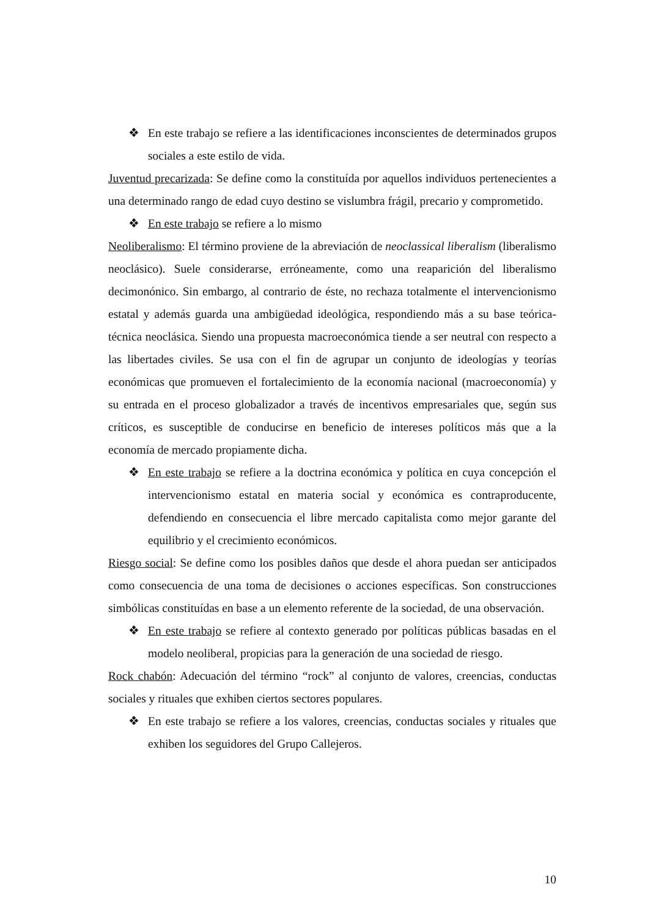❖ En este trabajo se refiere a las identificaciones inconscientes de determinados grupos sociales a este estilo de vida.
Juventud precarizada: Se define como la constituída por aquellos individuos pertenecientes a una determinado rango de edad cuyo destino se vislumbra frágil, precario y comprometido.
❖ En este trabajo se refiere a lo mismo
Neoliberalismo: El término proviene de la abreviación de neoclassical liberalism (liberalismo neoclásico). Suele considerarse, erróneamente, como una reaparición del liberalismo decimonónico. Sin embargo, al contrario de éste, no rechaza totalmente el intervencionismo estatal y además guarda una ambigüedad ideológica, respondiendo más a su base teórica-técnica neoclásica. Siendo una propuesta macroeconómica tiende a ser neutral con respecto a las libertades civiles. Se usa con el fin de agrupar un conjunto de ideologías y teorías económicas que promueven el fortalecimiento de la economía nacional (macroeconomía) y su entrada en el proceso globalizador a través de incentivos empresariales que, según sus críticos, es susceptible de conducirse en beneficio de intereses políticos más que a la economía de mercado propiamente dicha.
❖ En este trabajo se refiere a la doctrina económica y política en cuya concepción el intervencionismo estatal en materia social y económica es contraproducente, defendiendo en consecuencia el libre mercado capitalista como mejor garante del equilibrio y el crecimiento económicos.
Riesgo social: Se define como los posibles daños que desde el ahora puedan ser anticipados como consecuencia de una toma de decisiones o acciones específicas. Son construcciones simbólicas constituídas en base a un elemento referente de la sociedad, de una observación.
❖ En este trabajo se refiere al contexto generado por políticas públicas basadas en el modelo neoliberal, propicias para la generación de una sociedad de riesgo.
Rock chabón: Adecuación del término “rock” al conjunto de valores, creencias, conductas sociales y rituales que exhiben ciertos sectores populares.
❖ En este trabajo se refiere a los valores, creencias, conductas sociales y rituales que exhiben los seguidores del Grupo Callejeros.
10